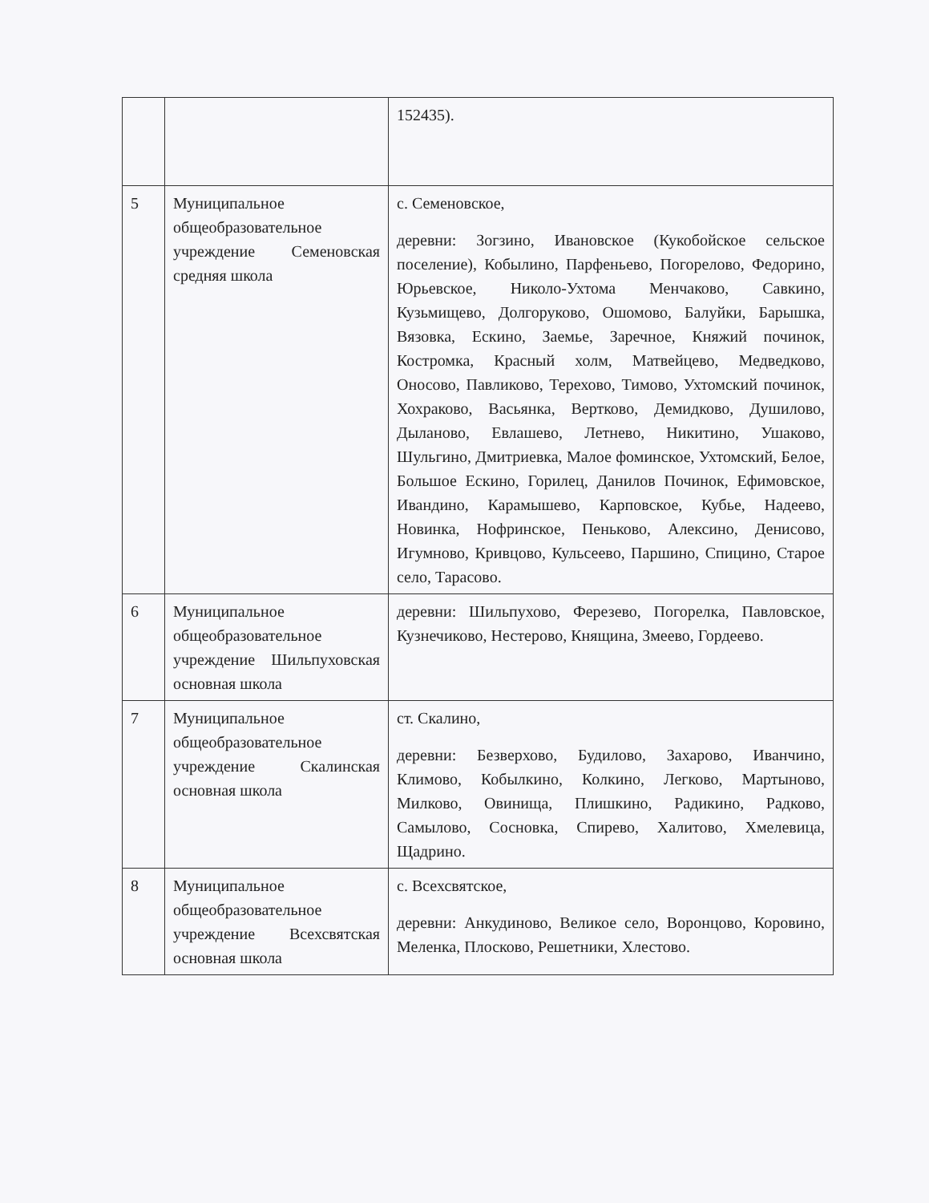| | | 152435). |
| 5 | Муниципальное общеобразовательное учреждение Семеновская средняя школа | с. Семеновское, деревни: Зогзино, Ивановское (Кукобойское сельское поселение), Кобылино, Парфеньево, Погорелово, Федорино, Юрьевское, Николо-Ухтома Менчаково, Савкино, Кузьмищево, Долгоруково, Ошомово, Балуйки, Барышка, Вязовка, Ескино, Заемье, Заречное, Княжий починок, Костромка, Красный холм, Матвейцево, Медведково, Оносово, Павликово, Терехово, Тимово, Ухтомский починок, Хохраково, Васьянка, Вертково, Демидково, Душилово, Дыланово, Евлашево, Летнево, Никитино, Ушаково, Шульгино, Дмитриевка, Малое фоминское, Ухтомский, Белое, Большое Ескино, Горилец, Данилов Починок, Ефимовское, Ивандино, Карамышево, Карповское, Кубье, Надеево, Новинка, Нофринское, Пеньково, Алексино, Денисово, Игумново, Кривцово, Кульсеево, Паршино, Спицино, Старое село, Тарасово. |
| 6 | Муниципальное общеобразовательное учреждение Шильпуховская основная школа | деревни: Шильпухово, Ферезево, Погорелка, Павловское, Кузнечиково, Нестерово, Княщина, Змеево, Гордеево. |
| 7 | Муниципальное общеобразовательное учреждение Скалинская основная школа | ст. Скалино, деревни: Безверхово, Будилово, Захарово, Иванчино, Климово, Кобылкино, Колкино, Легково, Мартыново, Милково, Овинища, Плишкино, Радикино, Радково, Самылово, Сосновка, Спирево, Халитово, Хмелевица, Щадрино. |
| 8 | Муниципальное общеобразовательное учреждение Всехсвятская основная школа | с. Всехсвятское, деревни: Анкудиново, Великое село, Воронцово, Коровино, Меленка, Плосково, Решетники, Хлестово. |